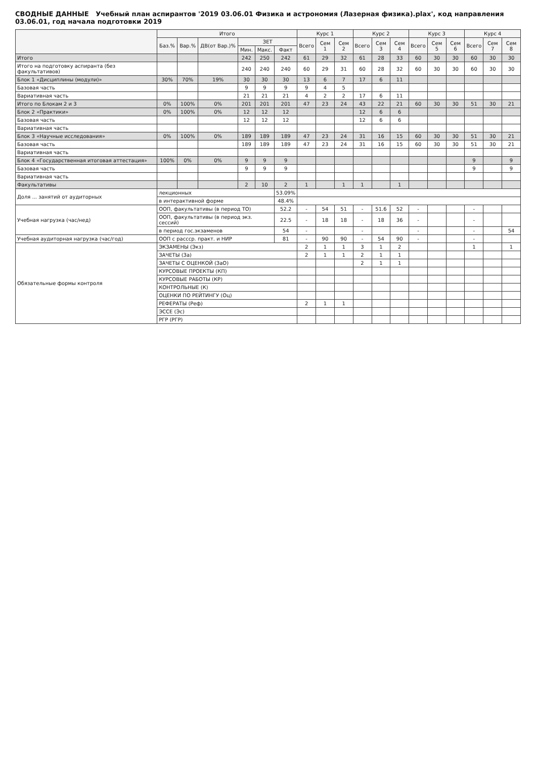СВОДНЫЕ ДАННЫЕ Учебный план аспирантов '2019 03.06.01 Физика и астрономия (Лазерная физика).plax', код направления 03.06.01, год начала подготовки 2019
| | Итого | | | | | | Курс 1 | | | Курс 2 | | | Курс 3 | | | Курс 4 | | |
| --- | --- | --- | --- | --- | --- | --- | --- | --- | --- | --- | --- | --- | --- | --- | --- | --- | --- | --- |
| | Баз.% | Вар.% | ДВ(от Вар.)% | ЗЕТ | | | Всего | Сем 1 | Сем 2 | Всего | Сем 3 | Сем 4 | Всего | Сем 5 | Сем 6 | Всего | Сем 7 | Сем 8 |
| | | | | Мин. | Макс. | Факт | | | | | | | | | | | | |
| Итого | | | | 242 | 250 | 242 | 61 | 29 | 32 | 61 | 28 | 33 | 60 | 30 | 30 | 60 | 30 | 30 |
| Итого на подготовку аспиранта (без факультативов) | | | | 240 | 240 | 240 | 60 | 29 | 31 | 60 | 28 | 32 | 60 | 30 | 30 | 60 | 30 | 30 |
| Блок 1 «Дисциплины (модули)» | 30% | 70% | 19% | 30 | 30 | 30 | 13 | 6 | 7 | 17 | 6 | 11 | | | | | | |
| Базовая часть | | | | 9 | 9 | 9 | 9 | 4 | 5 | | | | | | | | | |
| Вариативная часть | | | | 21 | 21 | 21 | 4 | 2 | 2 | 17 | 6 | 11 | | | | | | |
| Итого по Блокам 2 и 3 | 0% | 100% | 0% | 201 | 201 | 201 | 47 | 23 | 24 | 43 | 22 | 21 | 60 | 30 | 30 | 51 | 30 | 21 |
| Блок 2 «Практики» | 0% | 100% | 0% | 12 | 12 | 12 | | | | 12 | 6 | 6 | | | | | | |
| Базовая часть | | | | 12 | 12 | 12 | | | | 12 | 6 | 6 | | | | | | |
| Вариативная часть | | | | | | | | | | | | | | | | | | |
| Блок 3 «Научные исследования» | 0% | 100% | 0% | 189 | 189 | 189 | 47 | 23 | 24 | 31 | 16 | 15 | 60 | 30 | 30 | 51 | 30 | 21 |
| Базовая часть | | | | 189 | 189 | 189 | 47 | 23 | 24 | 31 | 16 | 15 | 60 | 30 | 30 | 51 | 30 | 21 |
| Вариативная часть | | | | | | | | | | | | | | | | | | |
| Блок 4 «Государственная итоговая аттестация» | 100% | 0% | 0% | 9 | 9 | 9 | | | | | | | | | | 9 | | 9 |
| Базовая часть | | | | 9 | 9 | 9 | | | | | | | | | | 9 | | 9 |
| Вариативная часть | | | | | | | | | | | | | | | | | | |
| Факультативы | | | | 2 | 10 | 2 | 1 | | 1 | 1 | | 1 | | | | | | |
| Доля ... занятий от аудиторных | лекционных | | | | | 53.09% | | | | | | | | | | | | |
| | в интерактивной форме | | | | | 48.4% | | | | | | | | | | | | |
| Учебная нагрузка (час/нед) | ООП, факультативы (в период ТО) | | | | | 52.2 | - | 54 | 51 | - | 51.6 | 52 | - | | | - | | |
| | ООП, факультативы (в период экз. сессий) | | | | | 22.5 | - | 18 | 18 | - | 18 | 36 | - | | | - | | |
| | в период гос.экзаменов | | | | | 54 | - | | | - | | | - | | | - | | 54 |
| Учебная аудиторная нагрузка (час/год) | ООП с рассср. практ. и НИР | | | | | 81 | - | 90 | 90 | - | 54 | 90 | - | | | - | | |
| Обязательные формы контроля | ЭКЗАМЕНЫ (Экз) | | | | | | 2 | 1 | 1 | 3 | 1 | 2 | | | | 1 | | 1 |
| | ЗАЧЕТЫ (За) | | | | | | 2 | 1 | 1 | 2 | 1 | 1 | | | | | | |
| | ЗАЧЕТЫ С ОЦЕНКОЙ (ЗаО) | | | | | | | | | 2 | 1 | 1 | | | | | | |
| | КУРСОВЫЕ ПРОЕКТЫ (КП) | | | | | | | | | | | | | | | | | |
| | КУРСОВЫЕ РАБОТЫ (КР) | | | | | | | | | | | | | | | | | |
| | КОНТРОЛЬНЫЕ (К) | | | | | | | | | | | | | | | | | |
| | ОЦЕНКИ ПО РЕЙТИНГУ (Оц) | | | | | | | | | | | | | | | | | |
| | РЕФЕРАТЫ (Реф) | | | | | | 2 | 1 | 1 | | | | | | | | | |
| | ЭССЕ (Эс) | | | | | | | | | | | | | | | | | |
| | РГР (РГР) | | | | | | | | | | | | | | | | | |